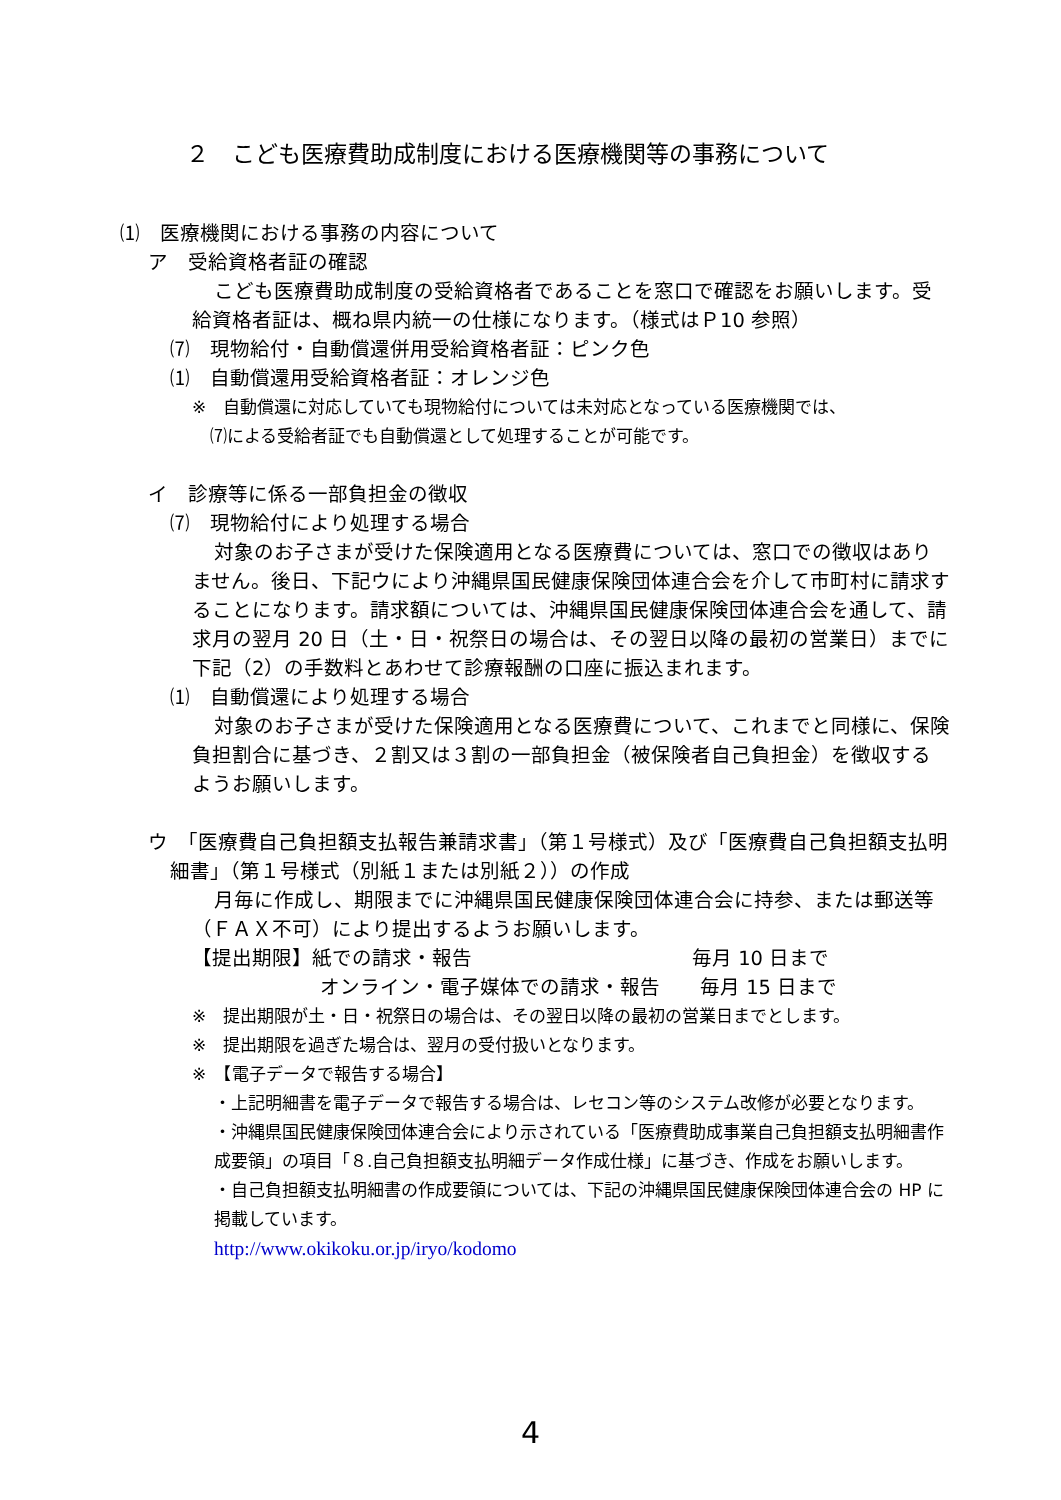２　こども医療費助成制度における医療機関等の事務について
⑴　医療機関における事務の内容について
ア　受給資格者証の確認
こども医療費助成制度の受給資格者であることを窓口で確認をお願いします。受給資格者証は、概ね県内統一の仕様になります。（様式はＰ10 参照）
⑺　現物給付・自動償還併用受給資格者証：ピンク色
⑴　自動償還用受給資格者証：オレンジ色
※　自動償還に対応していても現物給付については未対応となっている医療機関では、
⑺による受給者証でも自動償還として処理することが可能です。
イ　診療等に係る一部負担金の徴収
⑺　現物給付により処理する場合
対象のお子さまが受けた保険適用となる医療費については、窓口での徴収はありません。後日、下記ウにより沖縄県国民健康保険団体連合会を介して市町村に請求することになります。請求額については、沖縄県国民健康保険団体連合会を通して、請求月の翌月 20 日（土・日・祝祭日の場合は、その翌日以降の最初の営業日）までに下記（2）の手数料とあわせて診療報酬の口座に振込まれます。
⑴　自動償還により処理する場合
対象のお子さまが受けた保険適用となる医療費について、これまでと同様に、保険負担割合に基づき、２割又は３割の一部負担金（被保険者自己負担金）を徴収するようお願いします。
ウ　「医療費自己負担額支払報告兼請求書」（第１号様式）及び「医療費自己負担額支払明細書」（第１号様式（別紙１または別紙２））の作成
月毎に作成し、期限までに沖縄県国民健康保険団体連合会に持参、または郵送等（ＦＡＸ不可）により提出するようお願いします。
【提出期限】紙での請求・報告　　　　　　　　　　　毎月 10 日まで
オンライン・電子媒体での請求・報告　　毎月 15 日まで
※　提出期限が土・日・祝祭日の場合は、その翌日以降の最初の営業日までとします。
※　提出期限を過ぎた場合は、翌月の受付扱いとなります。
※　【電子データで報告する場合】
・上記明細書を電子データで報告する場合は、レセコン等のシステム改修が必要となります。
・沖縄県国民健康保険団体連合会により示されている「医療費助成事業自己負担額支払明細書作成要領」の項目「８.自己負担額支払明細データ作成仕様」に基づき、作成をお願いします。
・自己負担額支払明細書の作成要領については、下記の沖縄県国民健康保険団体連合会の HP に掲載しています。
http://www.okikoku.or.jp/iryo/kodomo
4